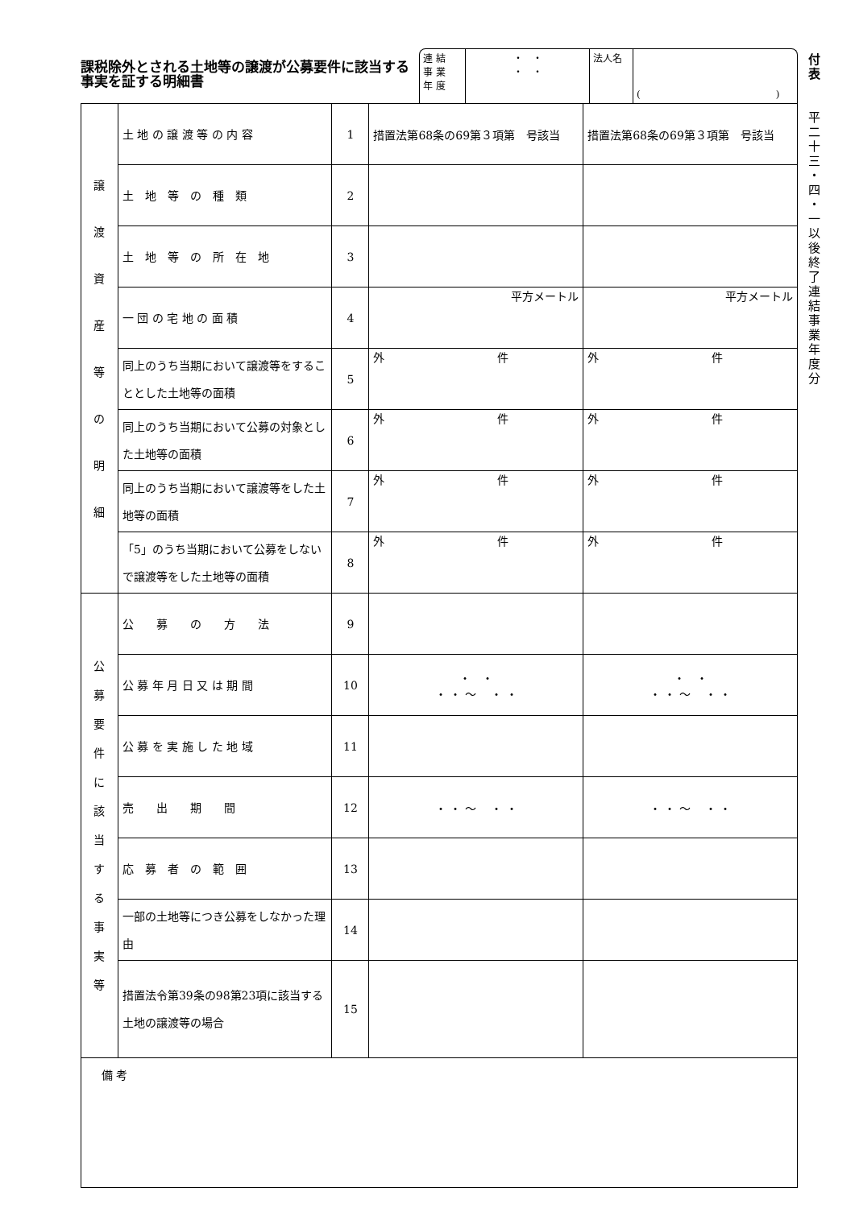課税除外とされる土地等の譲渡が公募要件に該当する事実を証する明細書
連 結
事 業
年 度
・　・
・　・
法人名
(　　　　　　　　　　　　　　)
| 譲 渡 資 産 等 の 明 細 | 土 地 の 譲 渡 等 の 内 容 | 1 | 措置法第68条の69第３項第 号該当 | 措置法第68条の69第３項第 号該当 |
| | 土 地 等 の 種 類 | 2 | | |
| | 土 地 等 の 所 在 地 | 3 | | |
| | 一 団 の 宅 地 の 面 積 | 4 | 平方メートル | 平方メートル |
| | 同上のうち当期において譲渡等をすることとした土地等の面積 | 5 | 外 件 | 外 件 |
| | 同上のうち当期において公募の対象とした土地等の面積 | 6 | 外 件 | 外 件 |
| | 同上のうち当期において譲渡等をした土地等の面積 | 7 | 外 件 | 外 件 |
| | 「5」のうち当期において公募をしないで譲渡等をした土地等の面積 | 8 | 外 件 | 外 件 |
| 公 募 要 件 に 該 当 す る 事 実 等 | 公 募 の 方 法 | 9 | | |
| | 公 募 年 月 日 又 は 期 間 | 10 | ・ ・ ・ ・ ～ ・ ・ | ・ ・ ・ ・ ～ ・ ・ |
| | 公 募 を 実 施 し た 地 域 | 11 | | |
| | 売 出 期 間 | 12 | ・ ・ ～ ・ ・ | ・ ・ ～ ・ ・ |
| | 応 募 者 の 範 囲 | 13 | | |
| | 一部の土地等につき公募をしなかった理由 | 14 | | |
| | 措置法令第39条の98第23項に該当する土地の譲渡等の場合 | 15 | | |
| 備 考 | | | | |
付
表
平
二
十
三
・
四
・
一
以
後
終
了
連
結
事
業
年
度
分